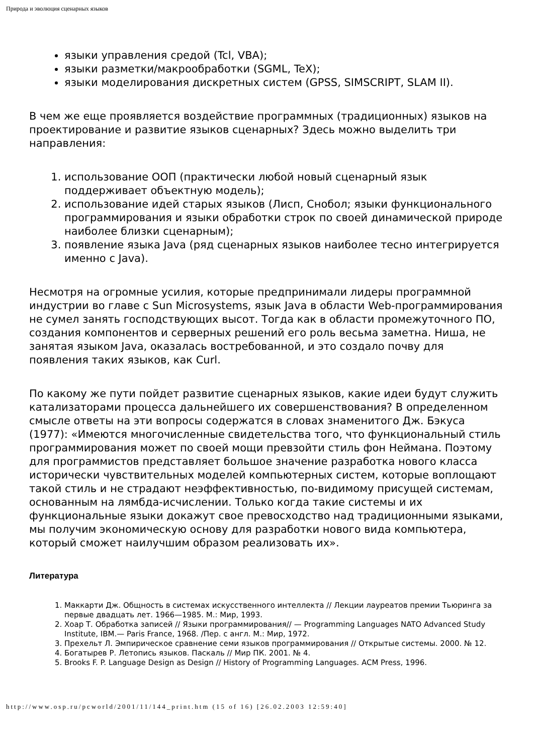Природа и эволюция сценарных языков
языки управления средой (Tcl, VBA);
языки разметки/макрообработки (SGML, TeX);
языки моделирования дискретных систем (GPSS, SIMSCRIPT, SLAM II).
В чем же еще проявляется воздействие программных (традиционных) языков на проектирование и развитие языков сценарных? Здесь можно выделить три направления:
1. использование ООП (практически любой новый сценарный язык поддерживает объектную модель);
2. использование идей старых языков (Лисп, Снобол; языки функционального программирования и языки обработки строк по своей динамической природе наиболее близки сценарным);
3. появление языка Java (ряд сценарных языков наиболее тесно интегрируется именно с Java).
Несмотря на огромные усилия, которые предпринимали лидеры программной индустрии во главе с Sun Microsystems, язык Java в области Web-программирования не сумел занять господствующих высот. Тогда как в области промежуточного ПО, создания компонентов и серверных решений его роль весьма заметна. Ниша, не занятая языком Java, оказалась востребованной, и это создало почву для появления таких языков, как Curl.
По какому же пути пойдет развитие сценарных языков, какие идеи будут служить катализаторами процесса дальнейшего их совершенствования? В определенном смысле ответы на эти вопросы содержатся в словах знаменитого Дж. Бэкуса (1977): «Имеются многочисленные свидетельства того, что функциональный стиль программирования может по своей мощи превзойти стиль фон Неймана. Поэтому для программистов представляет большое значение разработка нового класса исторически чувствительных моделей компьютерных систем, которые воплощают такой стиль и не страдают неэффективностью, по-видимому присущей системам, основанным на лямбда-исчислении. Только когда такие системы и их функциональные языки докажут свое превосходство над традиционными языками, мы получим экономическую основу для разработки нового вида компьютера, который сможет наилучшим образом реализовать их».
Литература
1. Маккарти Дж. Общность в системах искусственного интеллекта // Лекции лауреатов премии Тьюринга за первые двадцать лет. 1966—1985. М.: Мир, 1993.
2. Хоар Т. Обработка записей // Языки программирования// — Programming Languages NATO Advanced Study Institute, IBM.— Paris France, 1968. /Пер. с англ. М.: Мир, 1972.
3. Прехельт Л. Эмпирическое сравнение семи языков программирования // Открытые системы. 2000. № 12.
4. Богатырев Р. Летопись языков. Паскаль // Мир ПК. 2001. № 4.
5. Brooks F. P. Language Design as Design // History of Programming Languages. ACM Press, 1996.
http://www.osp.ru/pcworld/2001/11/144_print.htm (15 of 16) [26.02.2003 12:59:40]